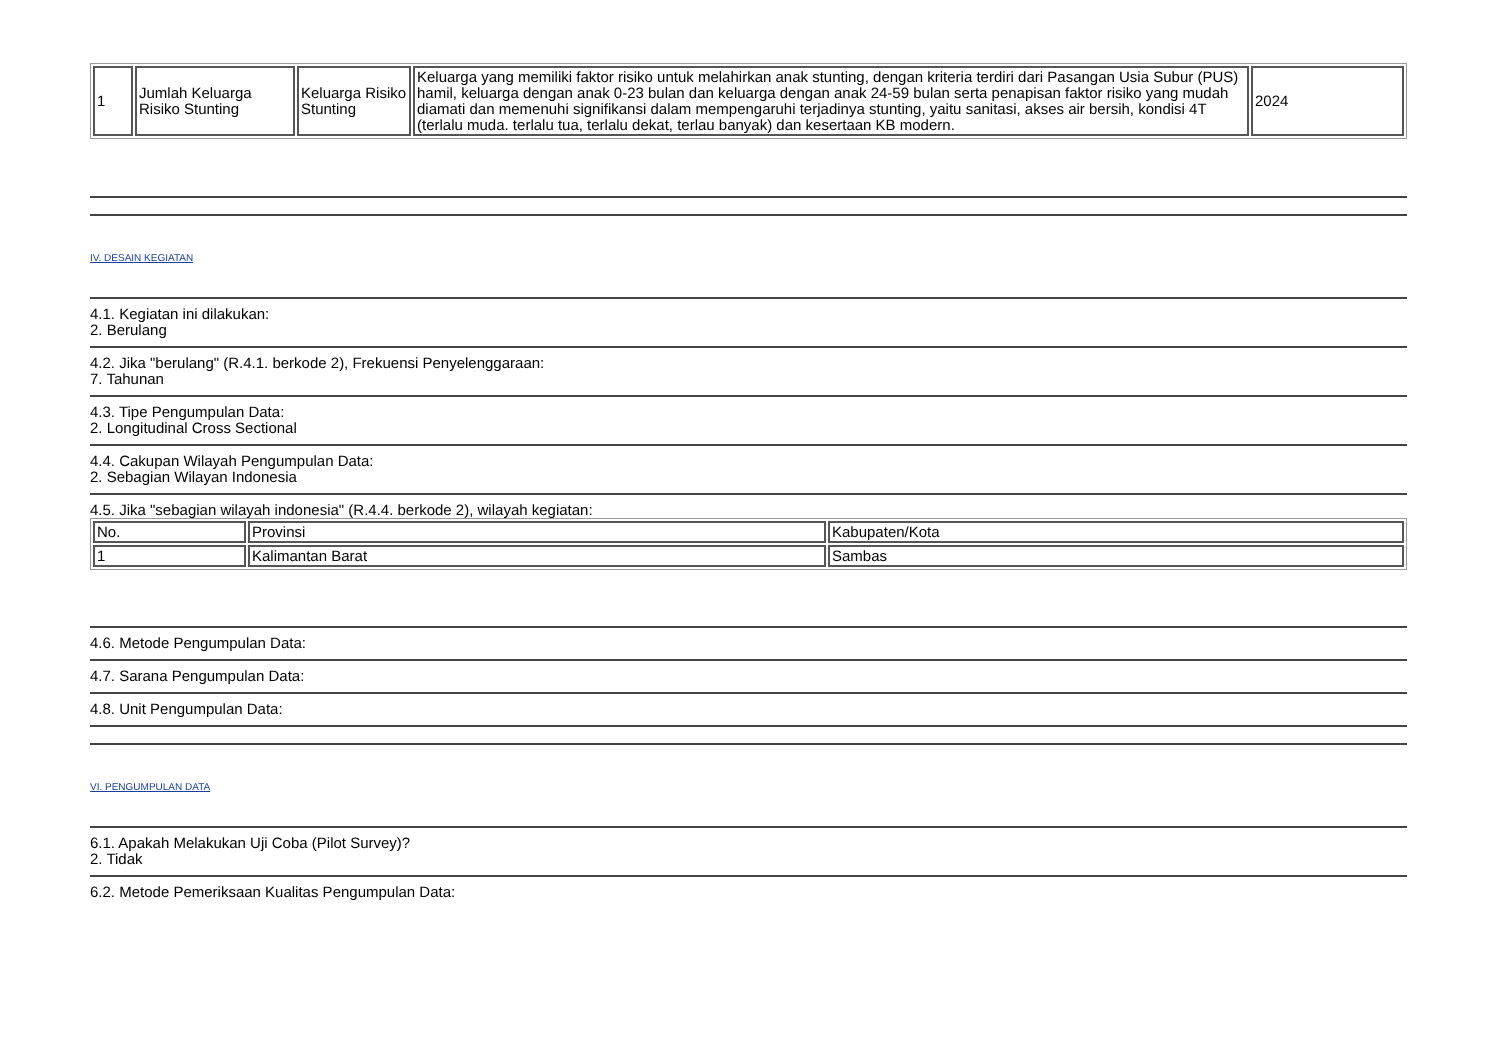| 1 | Jumlah Keluarga Risiko Stunting | Keluarga Risiko Stunting | Keluarga yang memiliki faktor risiko untuk melahirkan anak stunting, dengan kriteria terdiri dari Pasangan Usia Subur (PUS) hamil, keluarga dengan anak 0-23 bulan dan keluarga dengan anak 24-59 bulan serta penapisan faktor risiko yang mudah diamati dan memenuhi signifikansi dalam mempengaruhi terjadinya stunting, yaitu sanitasi, akses air bersih, kondisi 4T (terlalu muda. terlalu tua, terlalu dekat, terlau banyak) dan kesertaan KB modern. | 2024 |
IV. DESAIN KEGIATAN
4.1. Kegiatan ini dilakukan:
2. Berulang
4.2. Jika "berulang" (R.4.1. berkode 2), Frekuensi Penyelenggaraan:
7. Tahunan
4.3. Tipe Pengumpulan Data:
2. Longitudinal Cross Sectional
4.4. Cakupan Wilayah Pengumpulan Data:
2. Sebagian Wilayan Indonesia
4.5. Jika "sebagian wilayah indonesia" (R.4.4. berkode 2), wilayah kegiatan:
| No. | Provinsi | Kabupaten/Kota |
| 1 | Kalimantan Barat | Sambas |
4.6. Metode Pengumpulan Data:
4.7. Sarana Pengumpulan Data:
4.8. Unit Pengumpulan Data:
VI. PENGUMPULAN DATA
6.1. Apakah Melakukan Uji Coba (Pilot Survey)?
2. Tidak
6.2. Metode Pemeriksaan Kualitas Pengumpulan Data: